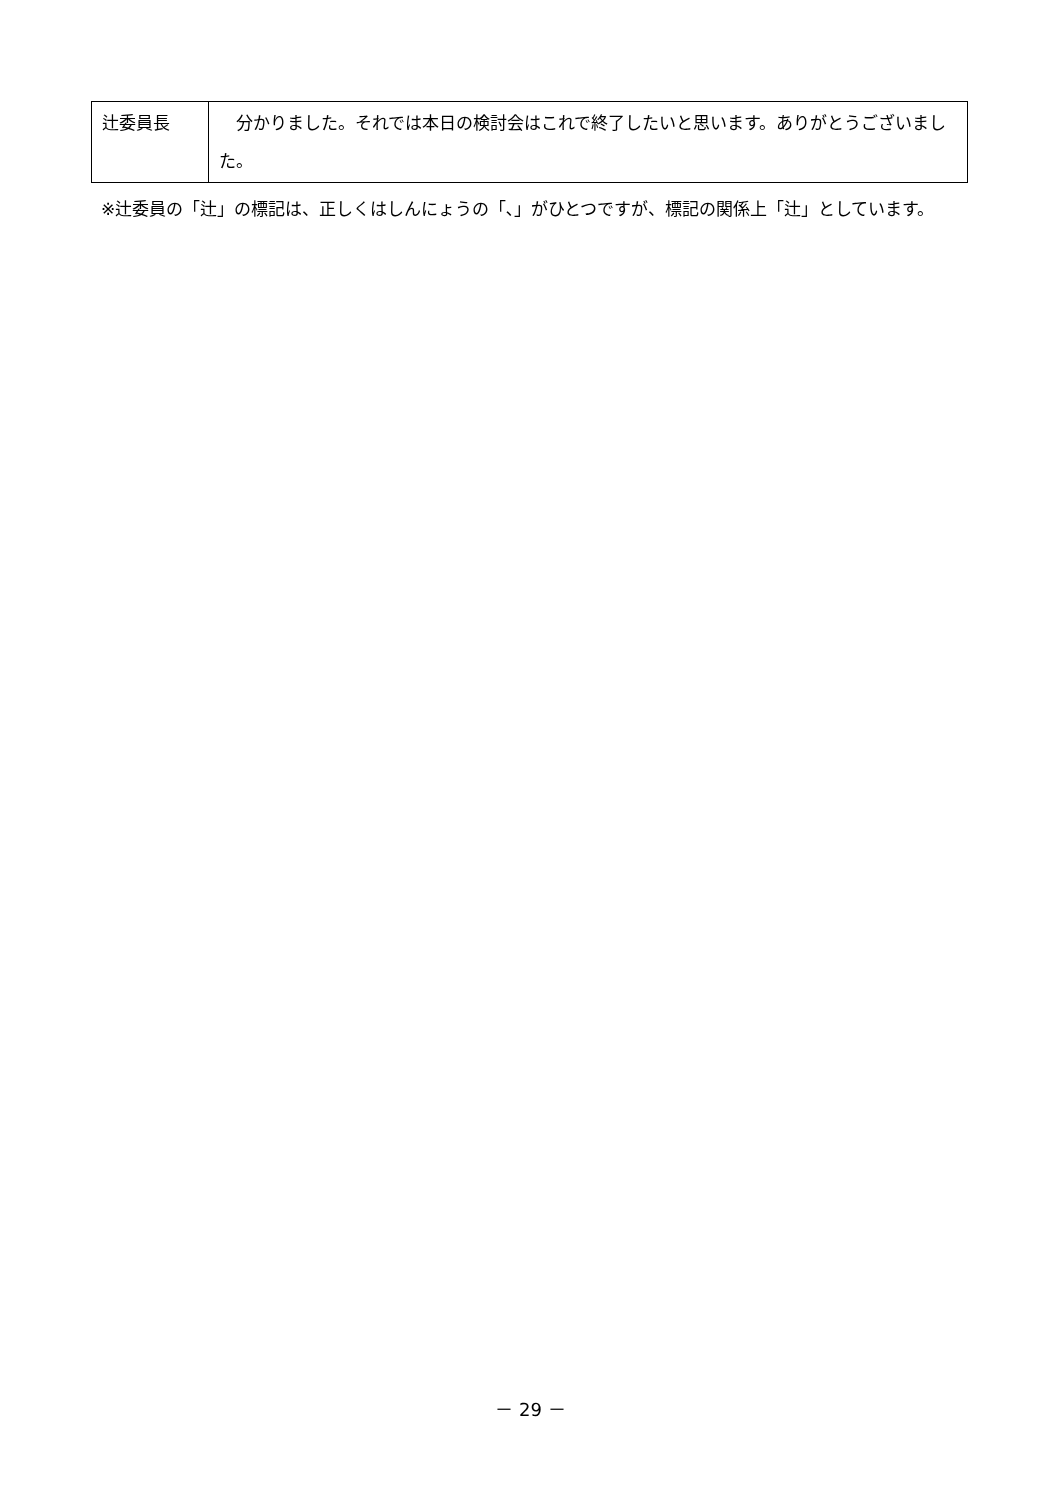| 辻委員長 | 分かりました。それでは本日の検討会はこれで終了したいと思います。ありがとうございました。 |
※辻委員の「辻」の標記は、正しくはしんにょうの「､」がひとつですが、標記の関係上「辻」としています。
－ 29 －